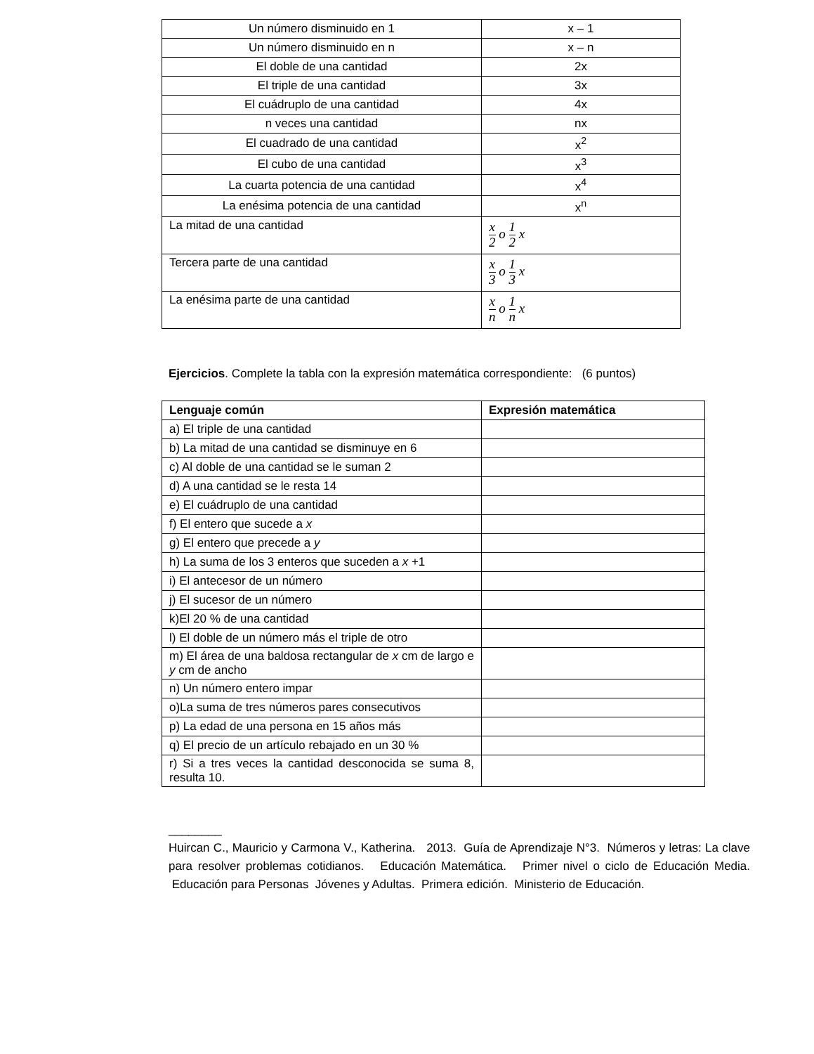| Un número disminuido en 1 | x – 1 |
| Un número disminuido en n | x – n |
| El doble de una cantidad | 2x |
| El triple de una cantidad | 3x |
| El cuádruplo de una cantidad | 4x |
| n veces una cantidad | nx |
| El cuadrado de una cantidad | x<sup>2</sup> |
| El cubo de una cantidad | x<sup>3</sup> |
| La cuarta potencia de una cantidad | x<sup>4</sup> |
| La enésima potencia de una cantidad | x<sup>n</sup> |
| La mitad de una cantidad | x 2 o 1 2 x |
| Tercera parte de una cantidad | x 3 o 1 3 x |
| La enésima parte de una cantidad | x n o 1 n x |
Ejercicios. Complete la tabla con la expresión matemática correspondiente: (6 puntos)
| Lenguaje común | Expresión matemática |
| --- | --- |
| a) El triple de una cantidad | |
| b) La mitad de una cantidad se disminuye en 6 | |
| c) Al doble de una cantidad se le suman 2 | |
| d) A una cantidad se le resta 14 | |
| e) El cuádruplo de una cantidad | |
| f) El entero que sucede a x | |
| g) El entero que precede a y | |
| h) La suma de los 3 enteros que suceden a x +1 | |
| i) El antecesor de un número | |
| j) El sucesor de un número | |
| k)El 20 % de una cantidad | |
| l) El doble de un número más el triple de otro | |
| m) El área de una baldosa rectangular de x cm de largo e y cm de ancho | |
| n) Un número entero impar | |
| o)La suma de tres números pares consecutivos | |
| p) La edad de una persona en 15 años más | |
| q) El precio de un artículo rebajado en un 30 % | |
| r) Si a tres veces la cantidad desconocida se suma 8, resulta 10. | |
________
Huircan C., Mauricio y Carmona V., Katherina. 2013. Guía de Aprendizaje N°3. Números y letras: La clave para resolver problemas cotidianos. Educación Matemática. Primer nivel o ciclo de Educación Media. Educación para Personas Jóvenes y Adultas. Primera edición. Ministerio de Educación.